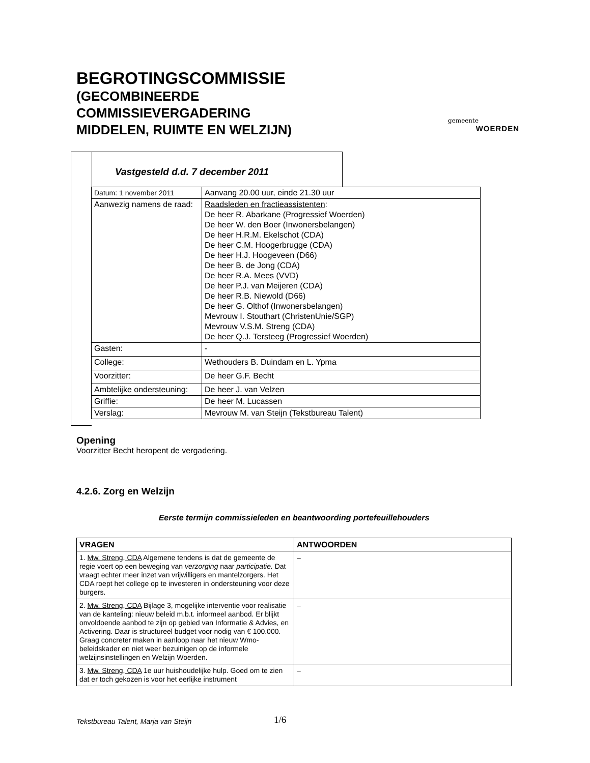BEGROTINGSCOMMISSIE
(GECOMBINEERDE
COMMISSIEVERGADERING
MIDDELEN, RUIMTE EN WELZIJN)
gemeente
WOERDEN
Vastgesteld d.d. 7 december 2011
| Datum: 1 november 2011 | Aanvang 20.00 uur, einde 21.30 uur |
| Aanwezig namens de raad: | Raadsleden en fractieassistenten : De heer R. Abarkane (Progressief Woerden) De heer W. den Boer (Inwonersbelangen) De heer H.R.M. Ekelschot (CDA) De heer C.M. Hoogerbrugge (CDA) De heer H.J. Hoogeveen (D66) De heer B. de Jong (CDA) De heer R.A. Mees (VVD) De heer P.J. van Meijeren (CDA) De heer R.B. Niewold (D66) De heer G. Olthof (Inwonersbelangen) Mevrouw I. Stouthart (ChristenUnie/SGP) Mevrouw V.S.M. Streng (CDA) De heer Q.J. Tersteeg (Progressief Woerden) |
| Gasten: | - |
| College: | Wethouders B. Duindam en L. Ypma |
| Voorzitter: | De heer G.F. Becht |
| Ambtelijke ondersteuning: | De heer J. van Velzen |
| Griffie: | De heer M. Lucassen |
| Verslag: | Mevrouw M. van Steijn (Tekstbureau Talent) |
Opening
Voorzitter Becht heropent de vergadering.
4.2.6. Zorg en Welzijn
Eerste termijn commissieleden en beantwoording portefeuillehouders
| VRAGEN | ANTWOORDEN |
| --- | --- |
| 1. Mw. Streng, CDA Algemene tendens is dat de gemeente de regie voert op een beweging van verzorging naar participatie. Dat vraagt echter meer inzet van vrijwilligers en mantelzorgers. Het CDA roept het college op te investeren in ondersteuning voor deze burgers. | – |
| 2. Mw. Streng, CDA Bijlage 3, mogelijke interventie voor realisatie van de kanteling: nieuw beleid m.b.t. informeel aanbod. Er blijkt onvoldoende aanbod te zijn op gebied van Informatie & Advies, en Activering. Daar is structureel budget voor nodig van € 100.000. Graag concreter maken in aanloop naar het nieuw Wmo-beleidskader en niet weer bezuinigen op de informele welzijnsinstellingen en Welzijn Woerden. | – |
| 3. Mw. Streng, CDA 1e uur huishoudelijke hulp. Goed om te zien dat er toch gekozen is voor het eerlijke instrument | – |
Tekstbureau Talent, Marja van Steijn
1/6